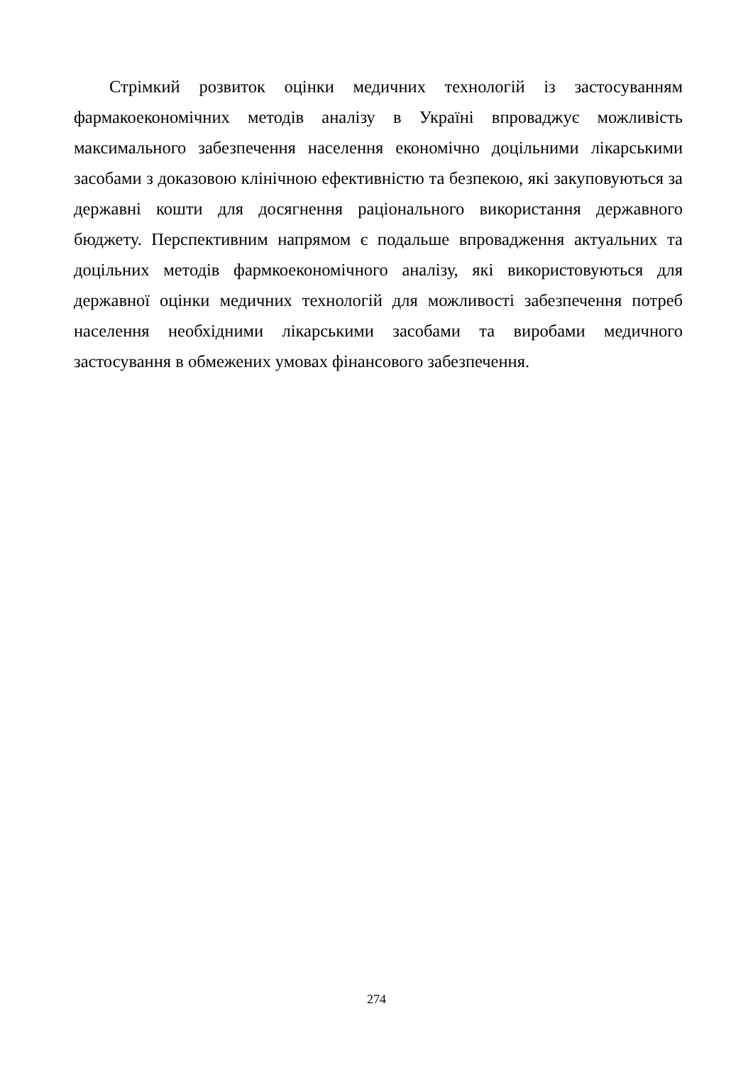Стрімкий розвиток оцінки медичних технологій із застосуванням фармакоекономічних методів аналізу в Україні впроваджує можливість максимального забезпечення населення економічно доцільними лікарськими засобами з доказовою клінічною ефективністю та безпекою, які закуповуються за державні кошти для досягнення раціонального використання державного бюджету. Перспективним напрямом є подальше впровадження актуальних та доцільних методів фармкоекономічного аналізу, які використовуються для державної оцінки медичних технологій для можливості забезпечення потреб населення необхідними лікарськими засобами та виробами медичного застосування в обмежених умовах фінансового забезпечення.
274